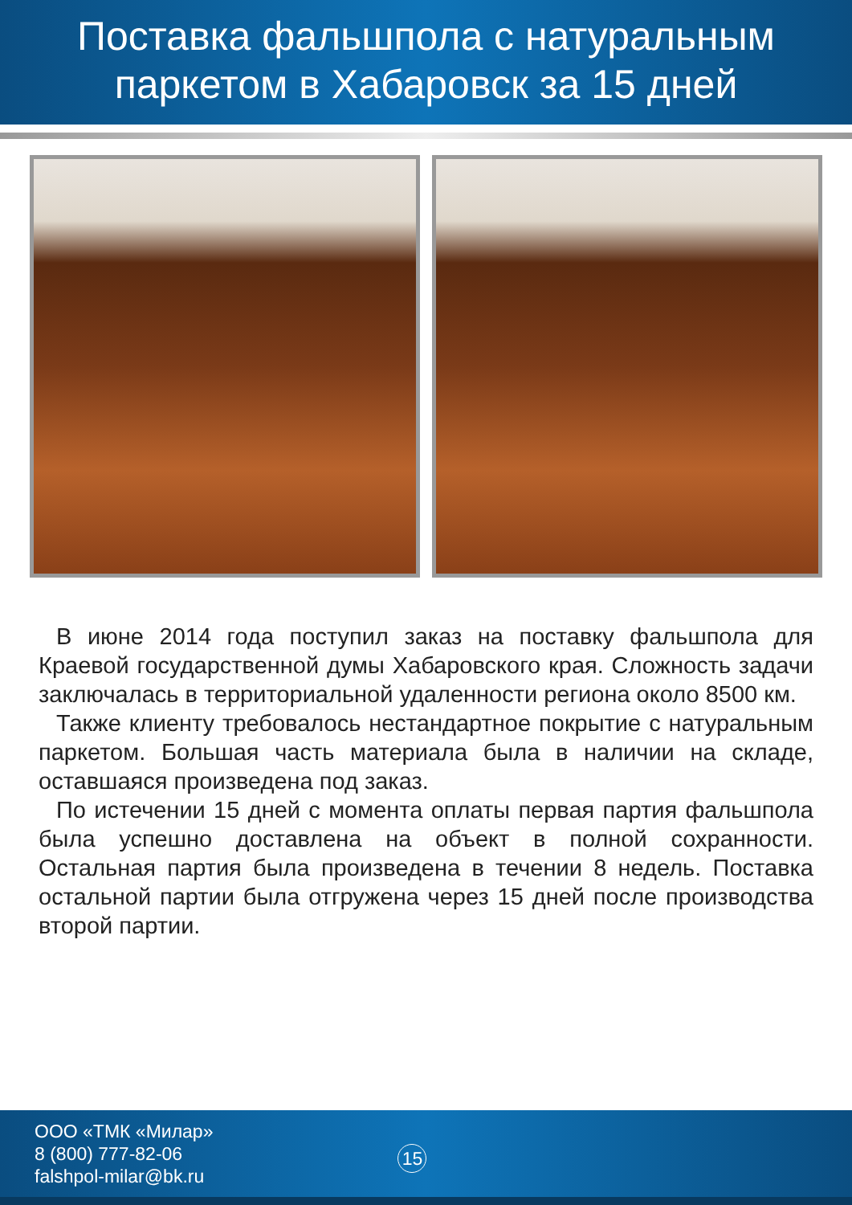Поставка фальшпола с натуральным паркетом в Хабаровск за 15 дней
В июне 2014 года поступил заказ на поставку фальшпола для Краевой государственной думы Хабаровского края. Сложность задачи заключалась в территориальной удаленности региона около 8500 км.
Также клиенту требовалось нестандартное покрытие с натуральным паркетом. Большая часть материала была в наличии на складе, оставшаяся произведена под заказ.
По истечении 15 дней с момента оплаты первая партия фальшпола была успешно доставлена на объект в полной сохранности. Остальная партия была произведена в течении 8 недель. Поставка остальной партии была отгружена через 15 дней после производства второй партии.
ООО «ТМК «Милар»
8 (800) 777-82-06
falshpol-milar@bk.ru
15